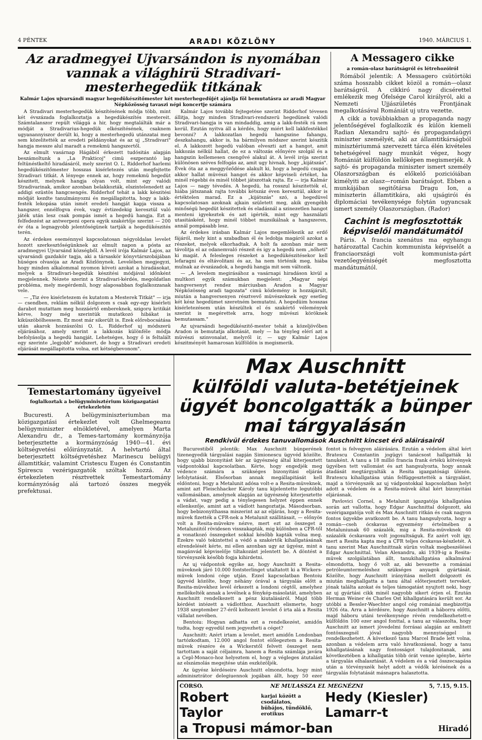4 PÉNTEK ARADI KÖZLÖNY 1940. MÁRCIUS 1.
Az aradmegyei Ujvarsándon is nyomában vannak a világhirü Stradivari-mesterhegedük titkának
Kalmár Lajos ujvarsándi magyar hegedükészítőmester két mesterhegedüjét ajánlja föl bemutatásra az aradi Magyar Népközösség tavaszi népi koncertje számára
A Stradivari mesterhegedük készítésének módja több, mint két évszázada foglalkoztatja a hegedükészítés mestereit. Számtalanszor repült világgá a hir, hogy megtalálták már a módját a Stradivarius-hegedük elkészítésének, csaknem ugyanannyiszor derült ki, hogy a mesterhegedü utánzatai meg sem közelitették az eredeti példányokat és az uj „Stradivari" hangja messze alul maradt a remekmü hangszertől.
Az elmult vasárnap Hágából érkezett tudósitás alapján beszámoltunk a „La Prakticoj" cimü eszperantó lap feltünéstkeltő hiradásáról, mely szerint O. L. Ridderhof harlemi hegedükészitőmester hosszas kisérletezés után megfejtette Stradivari titkát. A lényege ennek az, hogy remekmü hegedüt készitett, melynek hangja olyan volt, mint egy valódi Stradivarinak, amikor azonban belakkozták, elszintelenedett az addigi ezüstös hangcsengés. Ridderhof tehát a lakk készitési módját kezdte tanulmányozni és megállapitotta, hogy a lakk-festék lekopása után ismét eredeti hangját kapja vissza a hangszer, ennélfogva évek, vagy évtizedekig keresztül való játék után lesz csak pompás ismét a hegedü hangja. Ezt a felfedezést az antwerpeni opera egyik szakértője szerint — 200 év óta a legnagyobb jelentőségünek tartják a hegedükészités terén.
Az érdekes eseménnyel kapcsolatosan négyoldalas levelet hozott szerkesztőségünknek az elmult napon a pósta az aradmegyei Ujvarsánd községből. A levél irója Kalmár Lajos, az ujvarsándi gazdakör tagja, aki a társaskör könyvtárszobájában hüséges olvasója az Aradi Közlönynek. Levelében megjegyzi, hogy minden alkalommal nyomon követi azokat a hiradásokat, melyek a Stradivari-hegedük készitési módjával időnként megjelennek. Nézete szerint a Stradivari-kérdés, megoldatlan probléma, mely megérdemli, hogy alaposabban foglalkozzanak vele.
— „Tiz éve kisérletezem és kutatom a Mesterek Titkát" — irja — csendben, reklám nélkül dolgozom s csak egy-egy kisérleti darabot mutattam meg hozzáértő embereknek, szigoru kritikát kérve, hogy még szerintük mutatkozó hibákat is kiküszöbölhessem. Ez most már sikerült is. Ezek előrebocsátása után akarok hozzászólni O. L. Ridderhof uj módszerü eljárásához, amely szerint a lakkozás különféle módja befolyásolja a hegedü hangját. Lehetséges, hogy ő is feltalált egy szerinte „legjobb" módszert, de hogy a Stradivari eredeti eljárását megállapitotta volna, ezt kétségbevonom".
Kalmár Lajos további fejtegetése szerint Ridderhof tévesen állitja, hogy minden Stradivari-rendszerü hegedünek valódi Stradivari-hangja is van mindaddig, amig a lakk-festék rá nem kerül. Ezután nyitva áll a kérdés, hogy miért kell lakkfestékkel bevonni? A lakkozatlan hegedü hangszine fahangu, deszkahangu, akkor is, ha bármilyen módszer szerint készitik el. A lakkozott hegedü valóban elveszti azt a hangot, amit lakkozás nélkül hallat, de ez a változás előnyére szolgál és a hangszin kellemesen csengővé alakul át. A levél irója szerint különösen széves felfogás az, amit ugy hivnak, hogy „kijátszás". Évek óta az a meggyőződése alakult ki, hogy a hegedü csupán akkor hallat müvészi hangot és akkor képviseli értéket, ha minél régebbi és minél többet játszottak rajta. Ez — irja Kalmár Lajos — nagy tévedés. A hegedü, ha rosszul készitették el, hiába játszanak rajta további kétszáz éven keresztül, akkor is értéktelen marad. Ez a „kijátszás" szó, a hegedüvel kapcsolatosan azoknak ajkain született meg, akik gyengébb minőségü hegedüt készitettek és eladásnál a szinezetlen hangot menteni igyekeztek és azt igérték, mint egy használati utasitásként, hogy minél többet muzsikálnak a hangszeren, annál pompásabb lesz.
Az érdekes irásban Kalmár Lajos megemlékezik az erdő fájáról, mely kint a szabadban él és ledobja magáról azokat a részeket, melyek elkorhadtak. A holt fa azonban már nem távolitja el az odanemvaló részeit és igy a hegedü nem „nőheti" ki magát. A felesleges részeket a hegedükészitésekor kell lefaragni és eltávolitani és az, ha nem történik meg, hiába mulnak az évszázadok, a hegedü hangja mit sem változik.
— „A levelem megirásához a vasárnapi hiradáson kivül a multkori egyik számukban megjelent: „Magyar népi hangversenyt rendez márciusban Aradon a Magyar Népközösség aradi tagozata" cimü közlemény is hozzájárult, miután a hangversenyen résztvevő müvészeknek egy esetleg két kész hegedümet szeretném bemutatni. A hegedüim hosszas kisérletezésem után készültek el és szakértő vélemények szerint is megérettek arra, hogy müvészi köröknek bemutassam."
Az ujvarsándi hegedükészitő-mester tehát a közeljövőben Aradon is bemutatja alkotását, mely — ha tényleg elérí azt a müvészi szinvonalat, melyről ir, — ugy Kalmár Lajos készitményét hamarosan külföldön is megismerik.
A Messagero cikke
a román-olasz barátságról és létrehozóiról
Rómából jelentik: A Messagero csütörtöki száma hosszabb cikket közöl a román—olasz barátságról. A cikkiró nagy dicsérettel emlékezik meg Őfelsége Carol királyról, aki a Nemzeti Ujjászületés Frontjának megalkotásával Romániát uj utra vezette.
A cikk a továbbiakban a propaganda nagy jelentőségével foglalkozik és külön kiemeli Radian Alexandru sajtó- és propagandaügyi miniszter személyét, aki az államtitkárságból minisztériummá szervezett tárca élén kivételes tehetségével nagy munkát végez, hogy Romániát külföldön kellőképen megismerjék. A sajtó- és propaganda miniszter ismert személy Olaszországban és előkelő pozicióiában kimélyiti az olasz—román barátságot. Ebben a munkájában segitőtársa Dragu Ion, a miniszterin államtitkára, aki ujságirói és diplomáciai tevékenysége folytán ugyancsak ismert személy Olaszországban. (Rador)
Cachint is megfosztották képviselői mandátumától
Páris. A francia szenátus ma egyhangu határozattal Cachin kommunista képviselőt a franciaországi volt kommunista-párt vezetőegyéniségét megfosztotta mandátumától.
Temestartomány ügyeivel
foglalkoztak a belügyminisztérium közigazgatási értekezletén
Bucuresti. A belügyminiszteriumban ma közigazgatási értekezlet volt Ghelmegeanu belügyminiszter elnökletével, amelyen Marta Alexandru dr., a Temes-tartomány kormányzója beterjesztette a kormányzóság 1940—41. évi költségvetési előirányzatát. A helvtartó által beterjesztett költségvetéshez Marinescu belügyi államtitkár, valamint Cristescu Eugen és Constantin Spirescu vezérigazgatók szóltak hozzá. Az értekezleten résztvettek Temestartomány kormányzóság alá tartozó összes megyék prefektusai.
Max Auschnitt
külföldi valuta-betétjeinek ügyét boncolgatták a bünper mai tárgyalásán
Rendkivül érdekes tanuvallomások Auschnitt kincset érő aláirásairól
Bucurestiből jelentik: Max Auschnitt bünperének tizenegyedik tárgyalási napján Simionescu ügyvéd közölte, hogy ujabb bizonyitást kér az ügyészség által kiterjesztett vádpontokkal kapcsolatban. Kérte, hogy engedjék meg védence számára a szükséges bizonyitási eljárás lefolytatását. Elsősorban annak megállapitását kell eldönteni, hogy a Metalunit adósa volt-e a Resita-müveknek, amint azt Fleischhacker Károly tanu kijelentette legutóbbi vallomásában, amelynek alapján az ügyészség kiterjesztette a vádat, vagy pedig a ténylegesen helyzet éppen ennek ellenkezője, amint azt a vádlott hangoztatja. Másodsorban, hogy bebizonyithassa miszerint az az eljárás, hogy a Resita-müvek fizették a CFR-nek a Metalunit szállitásait, — előnyös volt a Resita-müvekre nézve, mert ezt az összeget a Metaluniitól rövidesen visszakapták, mig különben a CFR-től a vonatkozó összegeket sokkal később kapták volna meg. Ezekre való tekintettel a védő a szakértők kihallgatásának elrendelését kérte, mi ellen azonban ugy az ügyész, mint a magánvád képviselője tiltakozást jelentett be. A döntést a törvényszék később fogja kihirdetni.
Az uj vádpontok egyike az, hogy Auschnitt a Resita-müveknek járó 10.000 fontsterlinget utaltatott ki a Wickers-müvek londoni cége utján. Ezzel kapcsolatban Bentoiu ügyvéd közölte, hogy néhány órával a tárgyalás előtt a Resita-müvekhez levél érkezett a londoni cégtől, amelyhez mellékelték annak a levélnek a fénykép-másolatát, amelyben Auschnitt rendelkezett a pénz kiutalásáról. Majd több kérdést intézett a vádlotthoz. Auschnitt elismerte, hogy 1938 szeptember 27-éről keltezett levelet ő irta alá a Resita vállalat nevében.
Bentoiu: Hogyan adhatta ezt a rendelkezést, amidőn tudta, hogy egyedül nem jegyezheti a céget?
Auschnitt: Azért irtam a levelet, mert amidőn Londonban tartózkodtam, 12.000 angol fontot előlegeztem a Resita-müvek részére és a Wickerstől felvett összeget nem tartottam a saját céljaimra, hanem a Resita számlája javára a Cepl-Monaco-hoz helyeztem el, hogy a végleges átutalást az elszámolás megejtése után eszközöljék.
Az ügyész kérdéseire Auschnitt elmondotta, hogy mint adminisztrátor delegiuennok jogában állt, hogy 50 ezer fontot is felvegyen aláirására. Ezután a védelem által kért Bratescu Constantin jogügyi tanácsost hallgatták ki tanuként. A tanu a 18 millió francia frank értékü kötvények ügyében tett vallomást és azt hangsulyozta, hogy annak átadását megtárgyalták a Resita igazgatósági ülésén. Bratescu kihallgatása után felfüggesztették a tárgyalást, majd a törvényszék az uj vádpontokkal kapcsolatban helyt adott a védelem és a Resita-müvek által kért bizonyitási eljárásnak.
Pavlovici Cornel, a Metalunit igazgatója kihallgatása során azt vallotta, hogy Edgar Auschnittal dolgozott, aki vezérigazgatója volt és Max Auschnitt ritkán és csak nagyon fontos ügyekbe avatkozott be. A tanu hangsulyozta, hogy a román—cseh ócskavas egyezmény értelmében a Metaluniunak 60 százalék, mig a Resita-müveknek 40 százalék ócskavasra volt jogosultságuk. Ez azért volt igy, mert a Resita kapta meg a CFR teljes ócskavas-készletét. A tanu szerint Max Auschnittnak sürün voltak megbeszélései Edgar Auschnittal. Velan Alexandru, aki 1939-ig a Resita-müvek szolgálatában állt, tanukihallgatása alkalmával elmondotta, hogy ő volt az, aki bevezette a romániai petróleumtermeléshez szükséges anyagok gyártását. Közölte, hogy Auschnitt irányitása mellett dolgozott és miután meghallgatta a tanu által előterjesztett terveket, jónak találta azokat és teljes támogatást nyujtott neki, hogy az uj gyártási cikk minél nagyobb sikert érjen el. Ezután Herman Weiner és Charles Ost kihallgatására került sor. Az utóbbi a Bessler-Waechter angol cég romániai megbizottja 1926 óta. Arra a kérdésre, hogy Auschnitt a háborru előtti, majd háboru utáni tevékenysége révén rendelkezhetett-e külföldön 100 ezer angol fonttal, a tanu az válaszolta, hogy Auschnitt az ismert jövedelmi forrásai alapján az emlitett fontösszegnél jóval nagyobb mennyiséggel is rendelkezhetett. A következő tanu Marcel Brade lett volna, azonban a védelem arra való hivatkozással, hogy a tanu kihallgatásának nagy fontosságot tulajdonitanak, ami következtében a kihallgatás több órát venne igénybe, kérte a tárgyalás elhalasztását. A védelem és a vád összecsapása után a törvényszék helyt adott a védők kérésének és a tárgyalás folytatását másnapra halasztotta.
CORSO. NE MULASSZA EL MEGNÉZNI 5, 7.15, 9.15.
Robert Taylor karjai között a csodálatos,
bübájos, tündöklő, erotikus Hedy (Kiesler) Lamarr-t
a Tropusi mámor-ban Hiradó